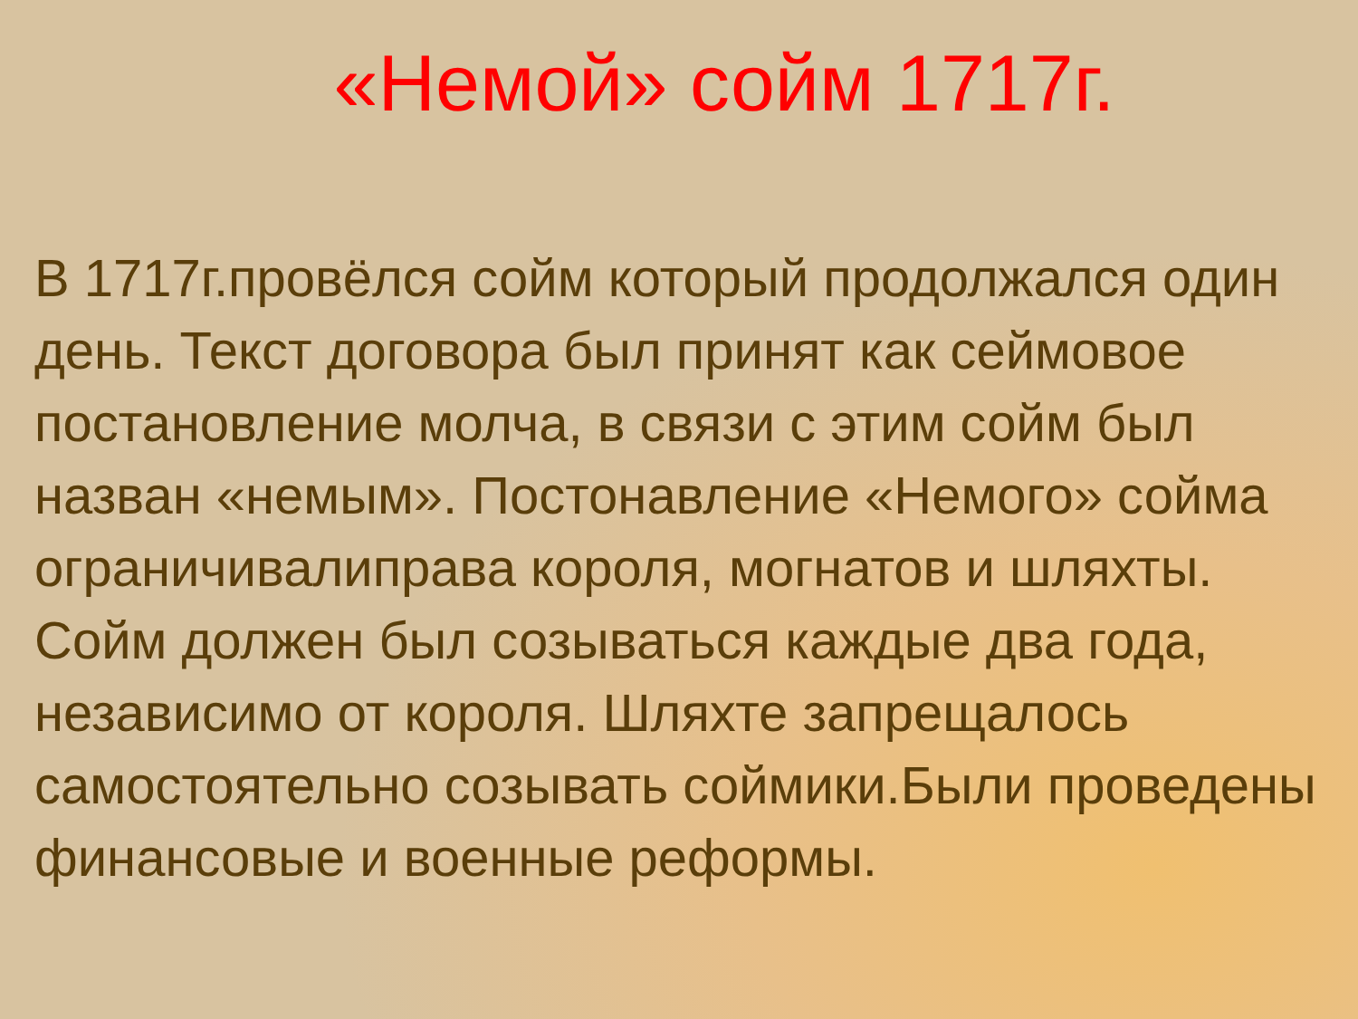«Немой» сойм 1717г.
В 1717г.провёлся сойм который продолжался один день. Текст договора был принят как сеймовое постановление молча, в связи с этим сойм был назван «немым». Постонавление «Немого» сойма ограничивалиправа короля, могнатов и шляхты. Сойм должен был созываться каждые два года, независимо от короля. Шляхте запрещалось самостоятельно созывать соймики.Были проведены финансовые и военные реформы.